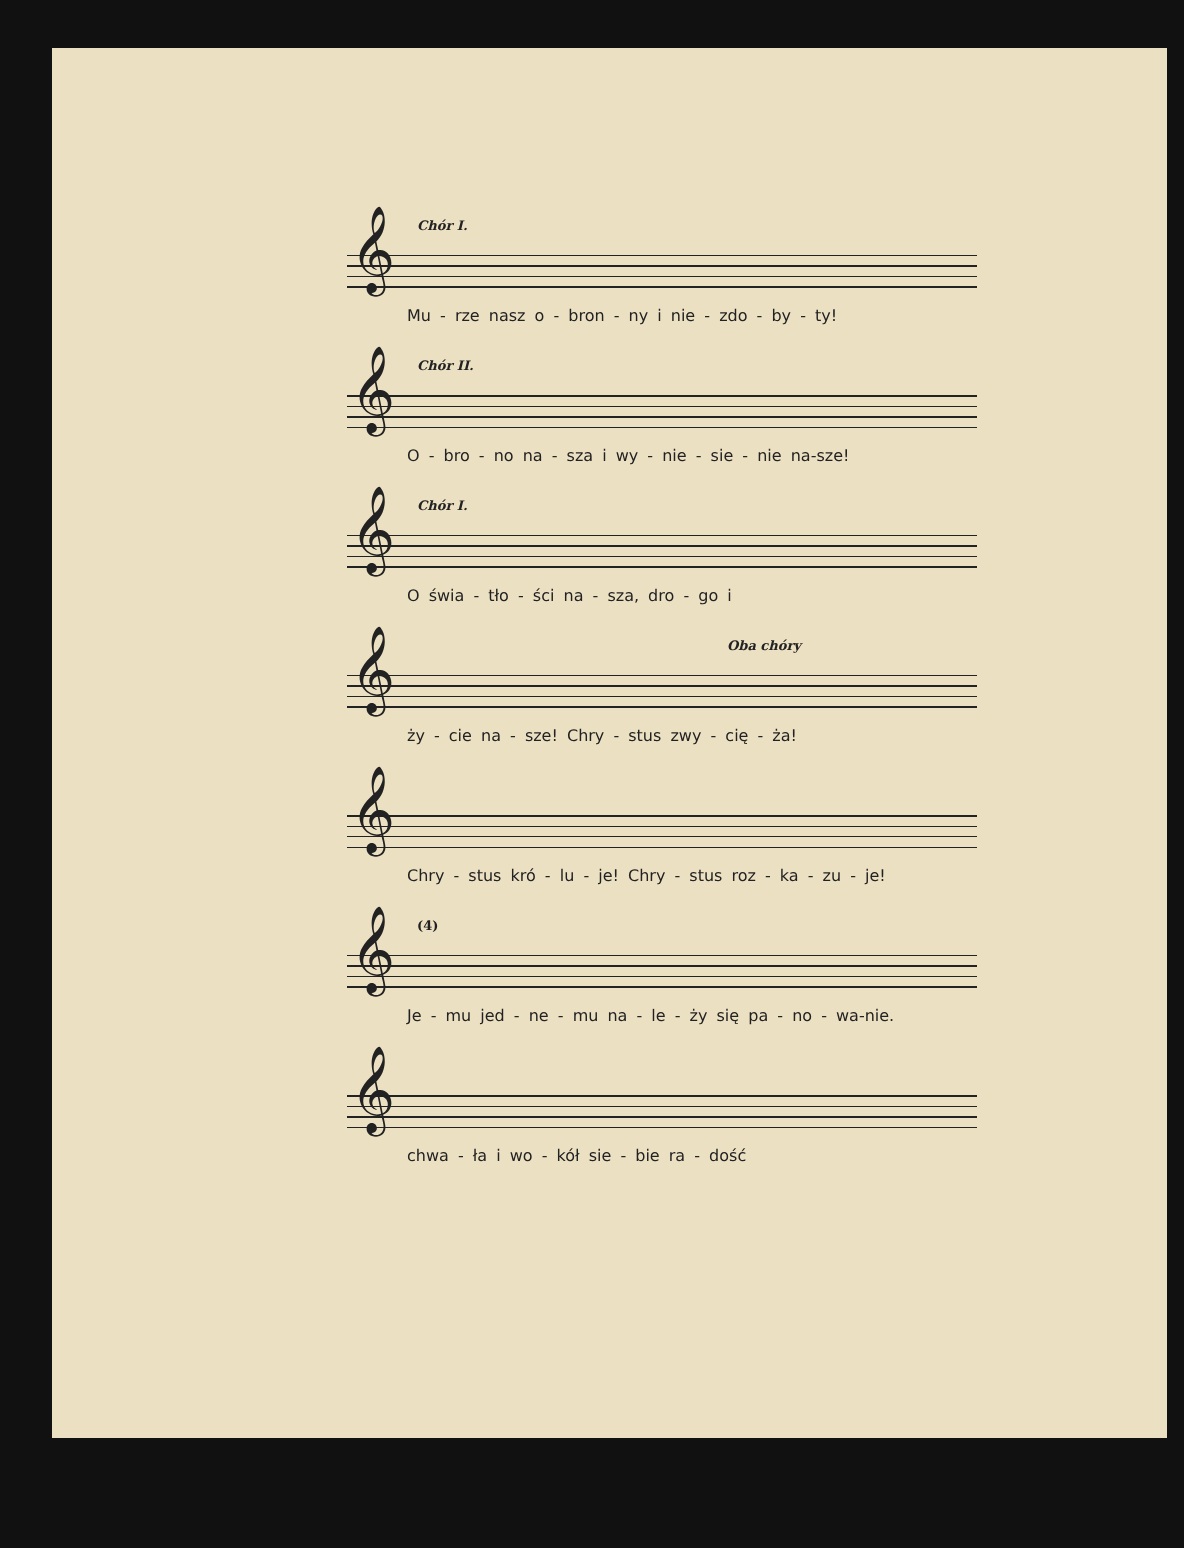Chór I.
𝄞
Mu - rze nasz o - bron - ny i nie - zdo - by - ty!
Chór II.
𝄞
O - bro - no na - sza i wy - nie - sie - nie na-sze!
Chór I.
𝄞
O świa - tło - ści na - sza, dro - go i
Oba chóry
𝄞
ży - cie na - sze! Chry - stus zwy - cię - ża!
𝄞
Chry - stus kró - lu - je! Chry - stus roz - ka - zu - je!
(4)
𝄞
Je - mu jed - ne - mu na - le - ży się pa - no - wa-nie.
𝄞
chwa - ła i wo - kół sie - bie ra - dość